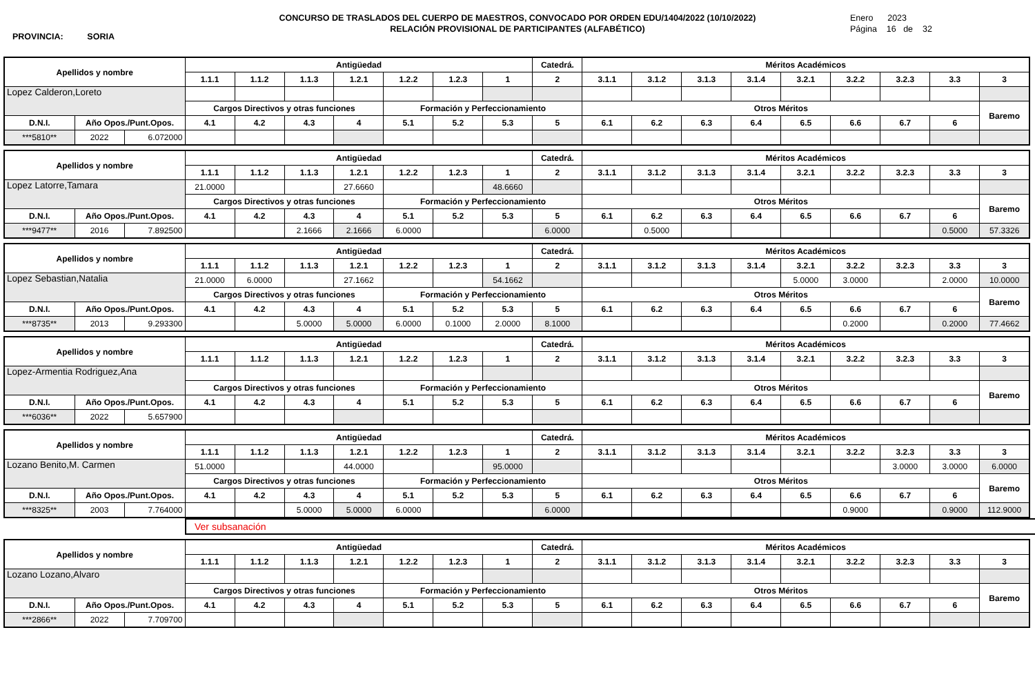CONCURSO DE TRASLADOS DEL CUERPO DE MAESTROS, CONVOCADO POR ORDEN EDU/1404/2022 (10/10/2022)
RELACIÓN PROVISIONAL DE PARTICIPANTES (ALFABÉTICO)
PROVINCIA: SORIA
Enero 2023
Página 16 de 32
| Apellidos y nombre | | | Antigüedad | | | | | | | Catedrá. | Méritos Académicos | | | | | | | | |
| --- | --- | --- | --- | --- | --- | --- | --- | --- | --- | --- | --- | --- | --- | --- | --- | --- | --- | --- | --- |
| | | | 1.1.1 | 1.1.2 | 1.1.3 | 1.2.1 | 1.2.2 | 1.2.3 | 1 | 2 | 3.1.1 | 3.1.2 | 3.1.3 | 3.1.4 | 3.2.1 | 3.2.2 | 3.2.3 | 3.3 | 3 |
| Lopez Calderon,Loreto | | | | | | | | | | | | | | | | | | | |
| | | | Cargos Directivos y otras funciones | | | | Formación y Perfeccionamiento | | | | Otros Méritos | | | | | | | | Baremo |
| D.N.I. | Año Opos./Punt.Opos. | | 4.1 | 4.2 | 4.3 | 4 | 5.1 | 5.2 | 5.3 | 5 | 6.1 | 6.2 | 6.3 | 6.4 | 6.5 | 6.6 | 6.7 | 6 | |
| ***5810** | 2022 | 6.072000 | | | | | | | | | | | | | | | | | |
| Apellidos y nombre | | | Antigüedad | | | | | | | Catedrá. | Méritos Académicos | | | | | | | | |
| --- | --- | --- | --- | --- | --- | --- | --- | --- | --- | --- | --- | --- | --- | --- | --- | --- | --- | --- | --- |
| | | | 1.1.1 | 1.1.2 | 1.1.3 | 1.2.1 | 1.2.2 | 1.2.3 | 1 | 2 | 3.1.1 | 3.1.2 | 3.1.3 | 3.1.4 | 3.2.1 | 3.2.2 | 3.2.3 | 3.3 | 3 |
| Lopez Latorre,Tamara | | | 21.0000 | | | 27.6660 | | | 48.6660 | | | | | | | | | | |
| | | | Cargos Directivos y otras funciones | | | | Formación y Perfeccionamiento | | | | Otros Méritos | | | | | | | | Baremo |
| D.N.I. | Año Opos./Punt.Opos. | | 4.1 | 4.2 | 4.3 | 4 | 5.1 | 5.2 | 5.3 | 5 | 6.1 | 6.2 | 6.3 | 6.4 | 6.5 | 6.6 | 6.7 | 6 | |
| ***9477** | 2016 | 7.892500 | | | 2.1666 | 2.1666 | 6.0000 | | | 6.0000 | | 0.5000 | | | | | | 0.5000 | 57.3326 |
| Apellidos y nombre | | | Antigüedad | | | | | | | Catedrá. | Méritos Académicos | | | | | | | | |
| --- | --- | --- | --- | --- | --- | --- | --- | --- | --- | --- | --- | --- | --- | --- | --- | --- | --- | --- | --- |
| | | | 1.1.1 | 1.1.2 | 1.1.3 | 1.2.1 | 1.2.2 | 1.2.3 | 1 | 2 | 3.1.1 | 3.1.2 | 3.1.3 | 3.1.4 | 3.2.1 | 3.2.2 | 3.2.3 | 3.3 | 3 |
| Lopez Sebastian,Natalia | | | 21.0000 | 6.0000 | | 27.1662 | | | 54.1662 | | | | | | 5.0000 | 3.0000 | | 2.0000 | 10.0000 |
| | | | Cargos Directivos y otras funciones | | | | Formación y Perfeccionamiento | | | | Otros Méritos | | | | | | | | Baremo |
| D.N.I. | Año Opos./Punt.Opos. | | 4.1 | 4.2 | 4.3 | 4 | 5.1 | 5.2 | 5.3 | 5 | 6.1 | 6.2 | 6.3 | 6.4 | 6.5 | 6.6 | 6.7 | 6 | |
| ***8735** | 2013 | 9.293300 | | | 5.0000 | 5.0000 | 6.0000 | 0.1000 | 2.0000 | 8.1000 | | | | | | 0.2000 | | 0.2000 | 77.4662 |
| Apellidos y nombre | | | Antigüedad | | | | | | | Catedrá. | Méritos Académicos | | | | | | | | |
| --- | --- | --- | --- | --- | --- | --- | --- | --- | --- | --- | --- | --- | --- | --- | --- | --- | --- | --- | --- |
| | | | 1.1.1 | 1.1.2 | 1.1.3 | 1.2.1 | 1.2.2 | 1.2.3 | 1 | 2 | 3.1.1 | 3.1.2 | 3.1.3 | 3.1.4 | 3.2.1 | 3.2.2 | 3.2.3 | 3.3 | 3 |
| Lopez-Armentia Rodriguez,Ana | | | | | | | | | | | | | | | | | | | |
| | | | Cargos Directivos y otras funciones | | | | Formación y Perfeccionamiento | | | | Otros Méritos | | | | | | | | Baremo |
| D.N.I. | Año Opos./Punt.Opos. | | 4.1 | 4.2 | 4.3 | 4 | 5.1 | 5.2 | 5.3 | 5 | 6.1 | 6.2 | 6.3 | 6.4 | 6.5 | 6.6 | 6.7 | 6 | |
| ***6036** | 2022 | 5.657900 | | | | | | | | | | | | | | | | | |
| Apellidos y nombre | | | Antigüedad | | | | | | | Catedrá. | Méritos Académicos | | | | | | | | |
| --- | --- | --- | --- | --- | --- | --- | --- | --- | --- | --- | --- | --- | --- | --- | --- | --- | --- | --- | --- |
| | | | 1.1.1 | 1.1.2 | 1.1.3 | 1.2.1 | 1.2.2 | 1.2.3 | 1 | 2 | 3.1.1 | 3.1.2 | 3.1.3 | 3.1.4 | 3.2.1 | 3.2.2 | 3.2.3 | 3.3 | 3 |
| Lozano Benito,M. Carmen | | | 51.0000 | | | 44.0000 | | | 95.0000 | | | | | | | | 3.0000 | 3.0000 | 6.0000 |
| | | | Cargos Directivos y otras funciones | | | | Formación y Perfeccionamiento | | | | Otros Méritos | | | | | | | | Baremo |
| D.N.I. | Año Opos./Punt.Opos. | | 4.1 | 4.2 | 4.3 | 4 | 5.1 | 5.2 | 5.3 | 5 | 6.1 | 6.2 | 6.3 | 6.4 | 6.5 | 6.6 | 6.7 | 6 | |
| ***8325** | 2003 | 7.764000 | | | 5.0000 | 5.0000 | 6.0000 | | | 6.0000 | | | | | | 0.9000 | | 0.9000 | 112.9000 |
Ver subsanación
| Apellidos y nombre | | | Antigüedad | | | | | | | Catedrá. | Méritos Académicos | | | | | | | | |
| --- | --- | --- | --- | --- | --- | --- | --- | --- | --- | --- | --- | --- | --- | --- | --- | --- | --- | --- | --- |
| | | | 1.1.1 | 1.1.2 | 1.1.3 | 1.2.1 | 1.2.2 | 1.2.3 | 1 | 2 | 3.1.1 | 3.1.2 | 3.1.3 | 3.1.4 | 3.2.1 | 3.2.2 | 3.2.3 | 3.3 | 3 |
| Lozano Lozano,Alvaro | | | | | | | | | | | | | | | | | | | |
| | | | Cargos Directivos y otras funciones | | | | Formación y Perfeccionamiento | | | | Otros Méritos | | | | | | | | Baremo |
| D.N.I. | Año Opos./Punt.Opos. | | 4.1 | 4.2 | 4.3 | 4 | 5.1 | 5.2 | 5.3 | 5 | 6.1 | 6.2 | 6.3 | 6.4 | 6.5 | 6.6 | 6.7 | 6 | |
| ***2866** | 2022 | 7.709700 | | | | | | | | | | | | | | | | | |